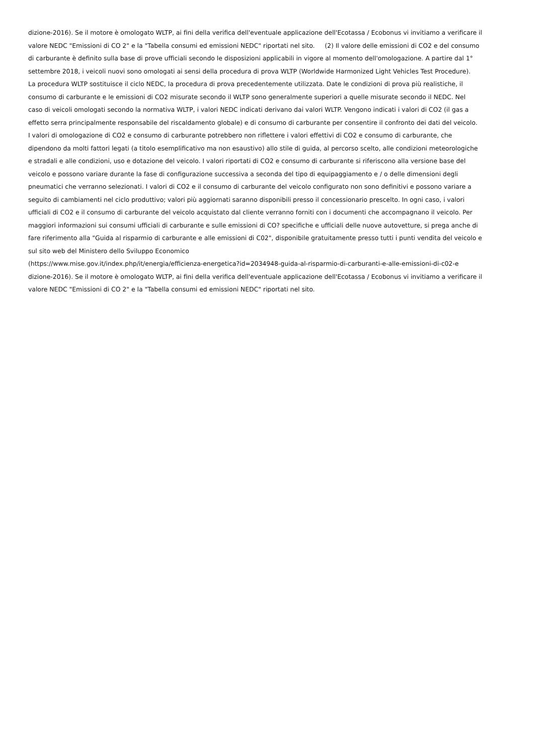dizione-2016). Se il motore è omologato WLTP, ai fini della verifica dell'eventuale applicazione dell'Ecotassa / Ecobonus vi invitiamo a verificare il
valore NEDC "Emissioni di CO 2" e la "Tabella consumi ed emissioni NEDC" riportati nel sito. (2) Il valore delle emissioni di CO2 e del consumo
di carburante è definito sulla base di prove ufficiali secondo le disposizioni applicabili in vigore al momento dell'omologazione. A partire dal 1°
settembre 2018, i veicoli nuovi sono omologati ai sensi della procedura di prova WLTP (Worldwide Harmonized Light Vehicles Test Procedure).
La procedura WLTP sostituisce il ciclo NEDC, la procedura di prova precedentemente utilizzata. Date le condizioni di prova più realistiche, il
consumo di carburante e le emissioni di CO2 misurate secondo il WLTP sono generalmente superiori a quelle misurate secondo il NEDC. Nel
caso di veicoli omologati secondo la normativa WLTP, i valori NEDC indicati derivano dai valori WLTP. Vengono indicati i valori di CO2 (il gas a
effetto serra principalmente responsabile del riscaldamento globale) e di consumo di carburante per consentire il confronto dei dati del veicolo.
I valori di omologazione di CO2 e consumo di carburante potrebbero non riflettere i valori effettivi di CO2 e consumo di carburante, che
dipendono da molti fattori legati (a titolo esemplificativo ma non esaustivo) allo stile di guida, al percorso scelto, alle condizioni meteorologiche
e stradali e alle condizioni, uso e dotazione del veicolo. I valori riportati di CO2 e consumo di carburante si riferiscono alla versione base del
veicolo e possono variare durante la fase di configurazione successiva a seconda del tipo di equipaggiamento e / o delle dimensioni degli
pneumatici che verranno selezionati. I valori di CO2 e il consumo di carburante del veicolo configurato non sono definitivi e possono variare a
seguito di cambiamenti nel ciclo produttivo; valori più aggiornati saranno disponibili presso il concessionario prescelto. In ogni caso, i valori
ufficiali di CO2 e il consumo di carburante del veicolo acquistato dal cliente verranno forniti con i documenti che accompagnano il veicolo. Per
maggiori informazioni sui consumi ufficiali di carburante e sulle emissioni di CO? specifiche e ufficiali delle nuove autovetture, si prega anche di
fare riferimento alla "Guida al risparmio di carburante e alle emissioni di C02", disponibile gratuitamente presso tutti i punti vendita del veicolo e
sul sito web del Ministero dello Sviluppo Economico
(https://www.mise.gov.it/index.php/it/energia/efficienza-energetica?id=2034948-guida-al-risparmio-di-carburanti-e-alle-emissioni-di-c02-e
dizione-2016). Se il motore è omologato WLTP, ai fini della verifica dell'eventuale applicazione dell'Ecotassa / Ecobonus vi invitiamo a verificare il
valore NEDC "Emissioni di CO 2" e la "Tabella consumi ed emissioni NEDC" riportati nel sito.